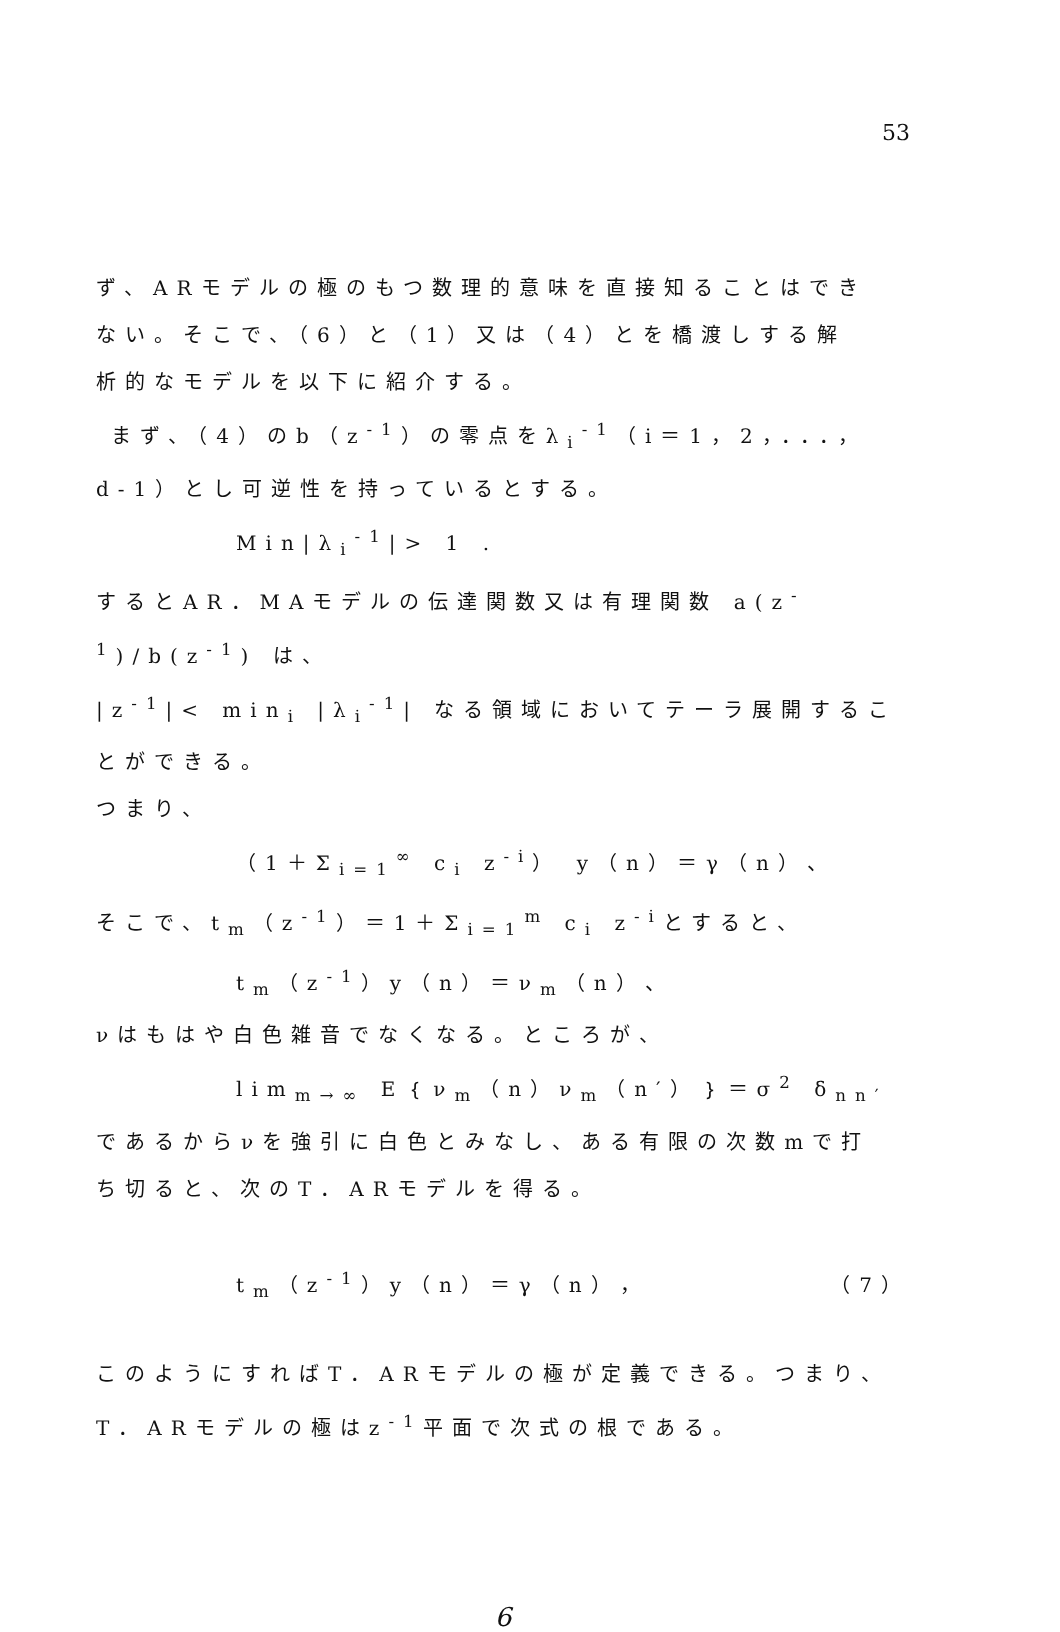53
ず、ARモデルの極のもつ数理的意味を直接知ることはでき
ない。そこで、（6）と（1）又は（4）とを橋渡しする解
析的なモデルを以下に紹介する。
まず、（4）のb（z<sup>-1</sup>）の零点をλ<sub>i</sub><sup>-1</sup>（i＝1，2，．．．，
d-1）とし可逆性を持っているとする。
Min|λ<sub>i</sub><sup>-1</sup>|> 1 .
するとAR．MAモデルの伝達関数又は有理関数 a(z<sup>-1</sup>)/b(z<sup>-1</sup>) は、
|z<sup>-1</sup>|< min<sub>i</sub> |λ<sub>i</sub><sup>-1</sup>| なる領域においてテーラ展開することができる。
つまり、
（1＋Σ<sub>i=1</sub><sup>∞</sup> c<sub>i</sub> z<sup>-i</sup>） y（n）＝γ（n）、
そこで、t<sub>m</sub>（z<sup>-1</sup>）＝1＋Σ<sub>i=1</sub><sup>m</sup> c<sub>i</sub> z<sup>-i</sup>とすると、
t<sub>m</sub>（z<sup>-1</sup>）y（n）＝ν<sub>m</sub>（n）、
νはもはや白色雑音でなくなる。ところが、
lim<sub>m→∞</sub> E｛ν<sub>m</sub>（n）ν<sub>m</sub>（n′）｝＝σ<sup>2</sup> δ<sub>nn′</sub>
であるからνを強引に白色とみなし、ある有限の次数mで打
ち切ると、次のT．ARモデルを得る。
t<sub>m</sub>（z<sup>-1</sup>）y（n）＝γ（n）， （7）
このようにすればT．ARモデルの極が定義できる。つまり、
T．ARモデルの極はz<sup>-1</sup>平面で次式の根である。
6